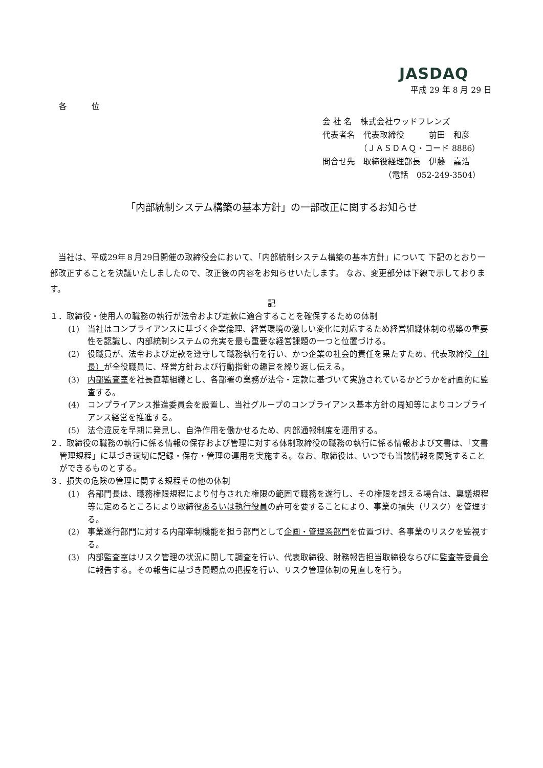JASDAQ
平成 29 年 8 月 29 日
各　　　位
会 社 名　株式会社ウッドフレンズ
代表者名　代表取締役　　　前田　和彦
　　　　　（ＪＡＳＤＡＱ・コード 8886）
問合せ先　取締役経理部長　伊藤　嘉浩
　　　　　　　　（電話　052-249-3504）
「内部統制システム構築の基本方針」の一部改正に関するお知らせ
　当社は、平成29年８月29日開催の取締役会において、「内部統制システム構築の基本方針」について 下記のとおり一部改正することを決議いたしましたので、改正後の内容をお知らせいたします。 なお、変更部分は下線で示しております。
記
１．取締役・使用人の職務の執行が法令および定款に適合することを確保するための体制
(1)　当社はコンプライアンスに基づく企業倫理、経営環境の激しい変化に対応するため経営組織体制の構築の重要性を認識し、内部統制システムの充実を最も重要な経営課題の一つと位置づける。
(2)　役職員が、法令および定款を遵守して職務執行を行い、かつ企業の社会的責任を果たすため、代表取締役（社長）が全役職員に、経営方針および行動指針の趣旨を繰り返し伝える。
(3)　内部監査室を社長直轄組織とし、各部署の業務が法令・定款に基づいて実施されているかどうかを計画的に監査する。
(4)　コンプライアンス推進委員会を設置し、当社グループのコンプライアンス基本方針の周知等によりコンプライアンス経営を推進する。
(5)　法令違反を早期に発見し、自浄作用を働かせるため、内部通報制度を運用する。
２．取締役の職務の執行に係る情報の保存および管理に対する体制取締役の職務の執行に係る情報および文書は、「文書管理規程」に基づき適切に記録・保存・管理の運用を実施する。なお、取締役は、いつでも当該情報を閲覧することができるものとする。
３．損失の危険の管理に関する規程その他の体制
(1)　各部門長は、職務権限規程により付与された権限の範囲で職務を遂行し、その権限を超える場合は、稟議規程等に定めるところにより取締役あるいは執行役員の許可を要することにより、事業の損失（リスク）を管理する。
(2)　事業遂行部門に対する内部牽制機能を担う部門として企画・管理系部門を位置づけ、各事業のリスクを監視する。
(3)　内部監査室はリスク管理の状況に関して調査を行い、代表取締役、財務報告担当取締役ならびに監査等委員会に報告する。その報告に基づき問題点の把握を行い、リスク管理体制の見直しを行う。